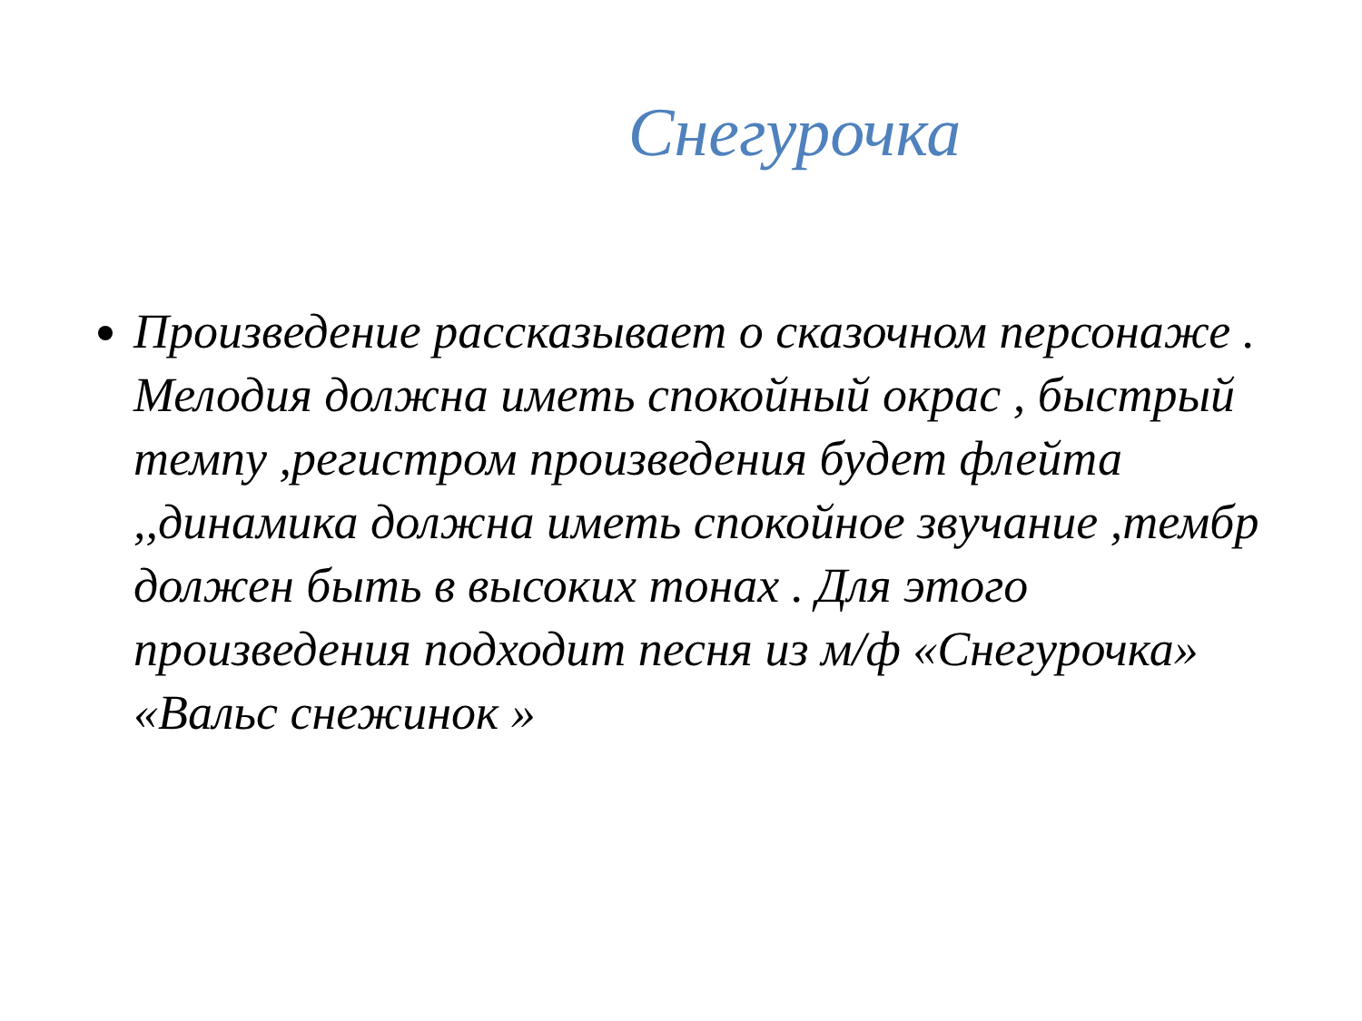Снегурочка
Произведение рассказывает о сказочном персонаже . Мелодия должна иметь спокойный окрас , быстрый темпу ,регистром произведения будет флейта ,,динамика должна иметь спокойное звучание ,тембр должен быть в высоких тонах . Для этого произведения подходит песня из м/ф «Снегурочка» «Вальс снежинок »